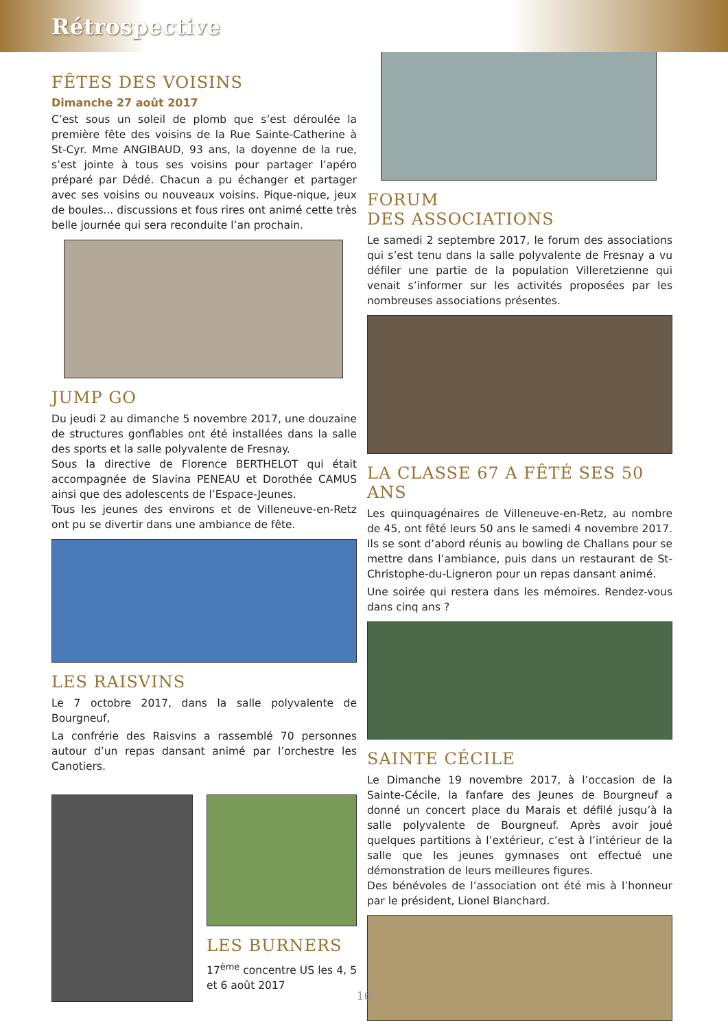Rétrospective
FÊTES DES VOISINS
Dimanche 27 août 2017
C’est sous un soleil de plomb que s’est déroulée la première fête des voisins de la Rue Sainte-Catherine à St-Cyr. Mme ANGIBAUD, 93 ans, la doyenne de la rue, s’est jointe à tous ses voisins pour partager l’apéro préparé par Dédé. Chacun a pu échanger et partager avec ses voisins ou nouveaux voisins. Pique-nique, jeux de boules... discussions et fous rires ont animé cette très belle journée qui sera reconduite l’an prochain.
JUMP GO
Du jeudi 2 au dimanche 5 novembre 2017, une douzaine de structures gonflables ont été installées dans la salle des sports et la salle polyvalente de Fresnay.
Sous la directive de Florence BERTHELOT qui était accompagnée de Slavina PENEAU et Dorothée CAMUS ainsi que des adolescents de l’Espace-Jeunes.
Tous les jeunes des environs et de Villeneuve-en-Retz ont pu se divertir dans une ambiance de fête.
LES RAISVINS
Le 7 octobre 2017, dans la salle polyvalente de Bourgneuf,
La confrérie des Raisvins a rassemblé 70 personnes autour d’un repas dansant animé par l’orchestre les Canotiers.
LES BURNERS
17<sup>ème</sup> concentre US les 4, 5 et 6 août 2017
FORUM
DES ASSOCIATIONS
Le samedi 2 septembre 2017, le forum des associations qui s’est tenu dans la salle polyvalente de Fresnay a vu défiler une partie de la population Villeretzienne qui venait s’informer sur les activités proposées par les nombreuses associations présentes.
LA CLASSE 67 A FÊTÉ SES 50 ANS
Les quinquagénaires de Villeneuve-en-Retz, au nombre de 45, ont fêté leurs 50 ans le samedi 4 novembre 2017. Ils se sont d’abord réunis au bowling de Challans pour se mettre dans l’ambiance, puis dans un restaurant de St-Christophe-du-Ligneron pour un repas dansant animé.
Une soirée qui restera dans les mémoires. Rendez-vous dans cinq ans ?
SAINTE CÉCILE
Le Dimanche 19 novembre 2017, à l’occasion de la Sainte-Cécile, la fanfare des Jeunes de Bourgneuf a donné un concert place du Marais et défilé jusqu’à la salle polyvalente de Bourgneuf. Après avoir joué quelques partitions à l’extérieur, c’est à l’intérieur de la salle que les jeunes gymnases ont effectué une démonstration de leurs meilleures figures.
Des bénévoles de l’association ont été mis à l’honneur par le président, Lionel Blanchard.
16